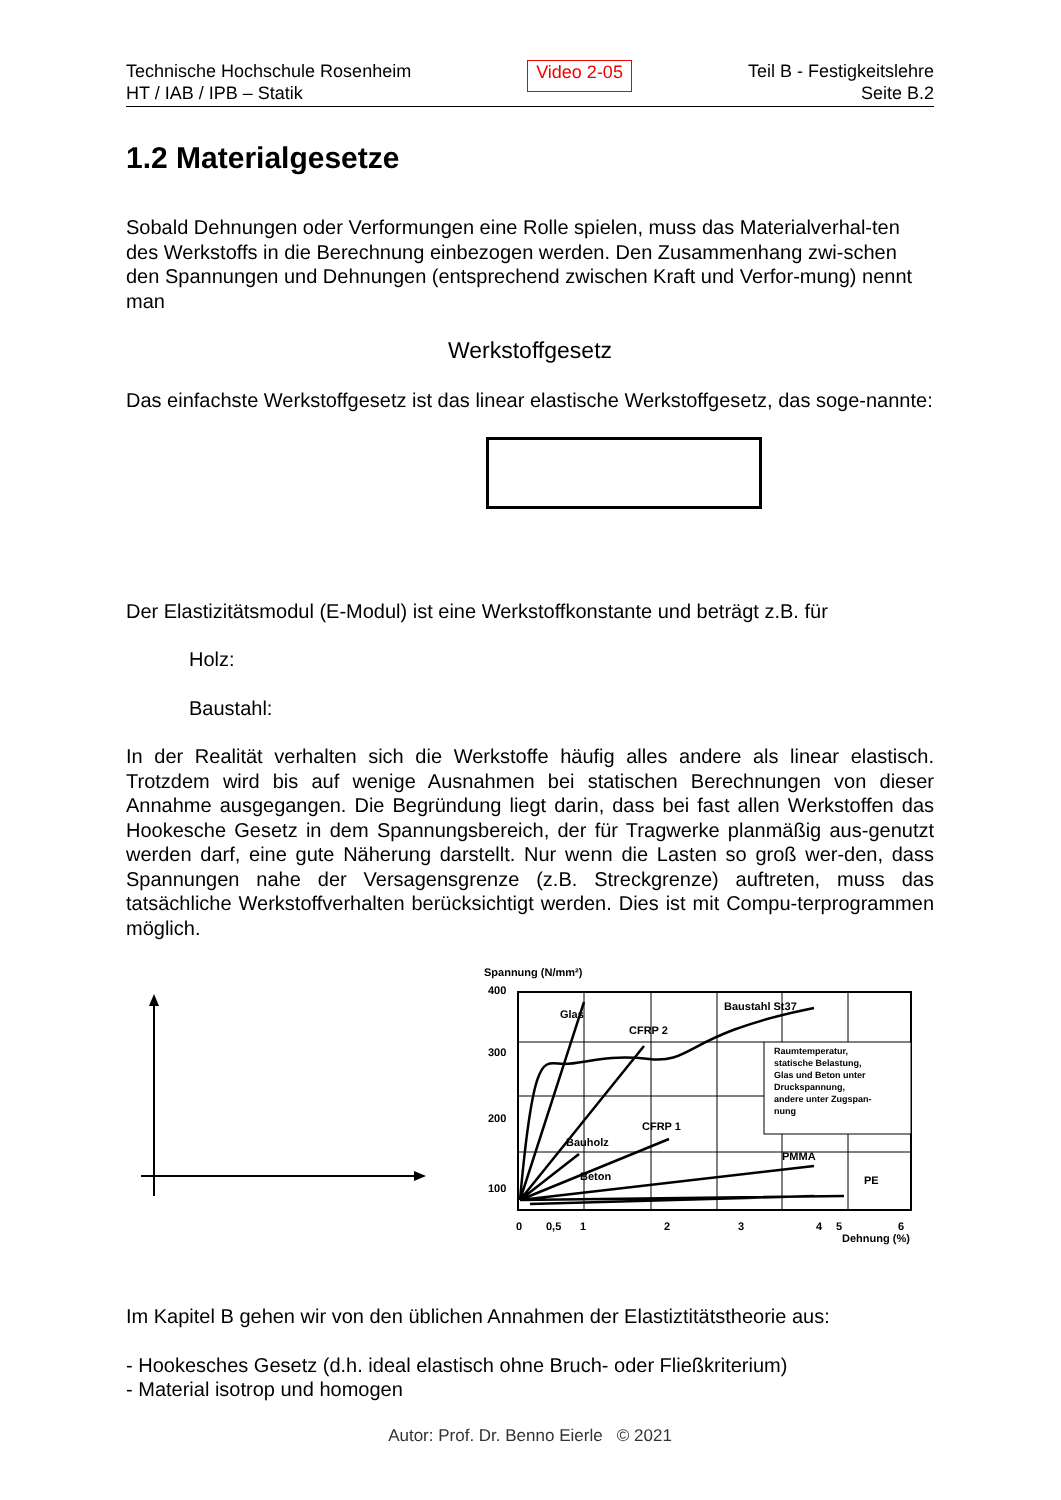Technische Hochschule Rosenheim
HT / IAB / IPB – Statik
Video 2-05
Teil B - Festigkeitslehre
Seite B.2
1.2 Materialgesetze
Sobald Dehnungen oder Verformungen eine Rolle spielen, muss das Materialverhal-ten des Werkstoffs in die Berechnung einbezogen werden. Den Zusammenhang zwi-schen den Spannungen und Dehnungen (entsprechend zwischen Kraft und Verfor-mung) nennt man
Werkstoffgesetz
Das einfachste Werkstoffgesetz ist das linear elastische Werkstoffgesetz, das soge-nannte:
Der Elastizitätsmodul (E-Modul) ist eine Werkstoffkonstante und beträgt z.B. für
Holz:
Baustahl:
In der Realität verhalten sich die Werkstoffe häufig alles andere als linear elastisch. Trotzdem wird bis auf wenige Ausnahmen bei statischen Berechnungen von dieser Annahme ausgegangen. Die Begründung liegt darin, dass bei fast allen Werkstoffen das Hookesche Gesetz in dem Spannungsbereich, der für Tragwerke planmäßig aus-genutzt werden darf, eine gute Näherung darstellt. Nur wenn die Lasten so groß wer-den, dass Spannungen nahe der Versagensgrenze (z.B. Streckgrenze) auftreten, muss das tatsächliche Werkstoffverhalten berücksichtigt werden. Dies ist mit Compu-terprogrammen möglich.
Spannung (N/mm²)
400
300
200
100
Raumtemperatur,
statische Belastung,
Glas und Beton unter
Druckspannung,
andere unter Zugspan-
nung
Glas
CFRP 2
Baustahl St37
CFRP 1
Bauholz
Beton
PMMA
PE
0
0,5
1
2
3
4
5
6
Dehnung (%)
Im Kapitel B gehen wir von den üblichen Annahmen der Elastiztitätstheorie aus:
- Hookesches Gesetz (d.h. ideal elastisch ohne Bruch- oder Fließkriterium)
- Material isotrop und homogen
Autor: Prof. Dr. Benno Eierle © 2021